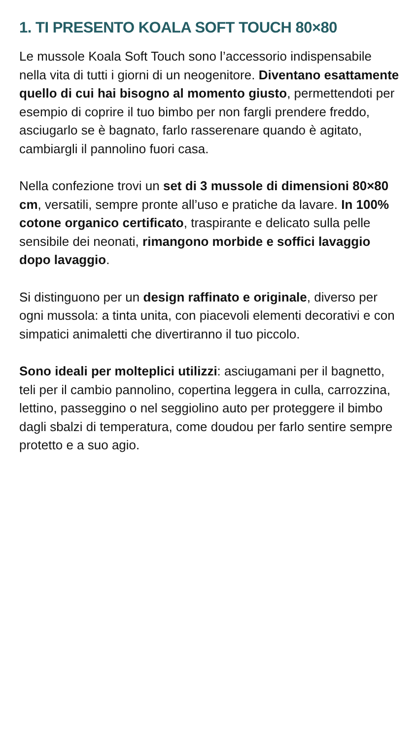1. TI PRESENTO KOALA SOFT TOUCH 80×80
Le mussole Koala Soft Touch sono l’accessorio indispensabile nella vita di tutti i giorni di un neogenitore. Diventano esattamente quello di cui hai bisogno al momento giusto, permettendoti per esempio di coprire il tuo bimbo per non fargli prendere freddo, asciugarlo se è bagnato, farlo rasserenare quando è agitato, cambiargli il pannolino fuori casa.
Nella confezione trovi un set di 3 mussole di dimensioni 80×80 cm, versatili, sempre pronte all’uso e pratiche da lavare. In 100% cotone organico certificato, traspirante e delicato sulla pelle sensibile dei neonati, rimangono morbide e soffici lavaggio dopo lavaggio.
Si distinguono per un design raffinato e originale, diverso per ogni mussola: a tinta unita, con piacevoli elementi decorativi e con simpatici animaletti che divertiranno il tuo piccolo.
Sono ideali per molteplici utilizzi: asciugamani per il bagnetto, teli per il cambio pannolino, copertina leggera in culla, carrozzina, lettino, passeggino o nel seggiolino auto per proteggere il bimbo dagli sbalzi di temperatura, come doudou per farlo sentire sempre protetto e a suo agio.